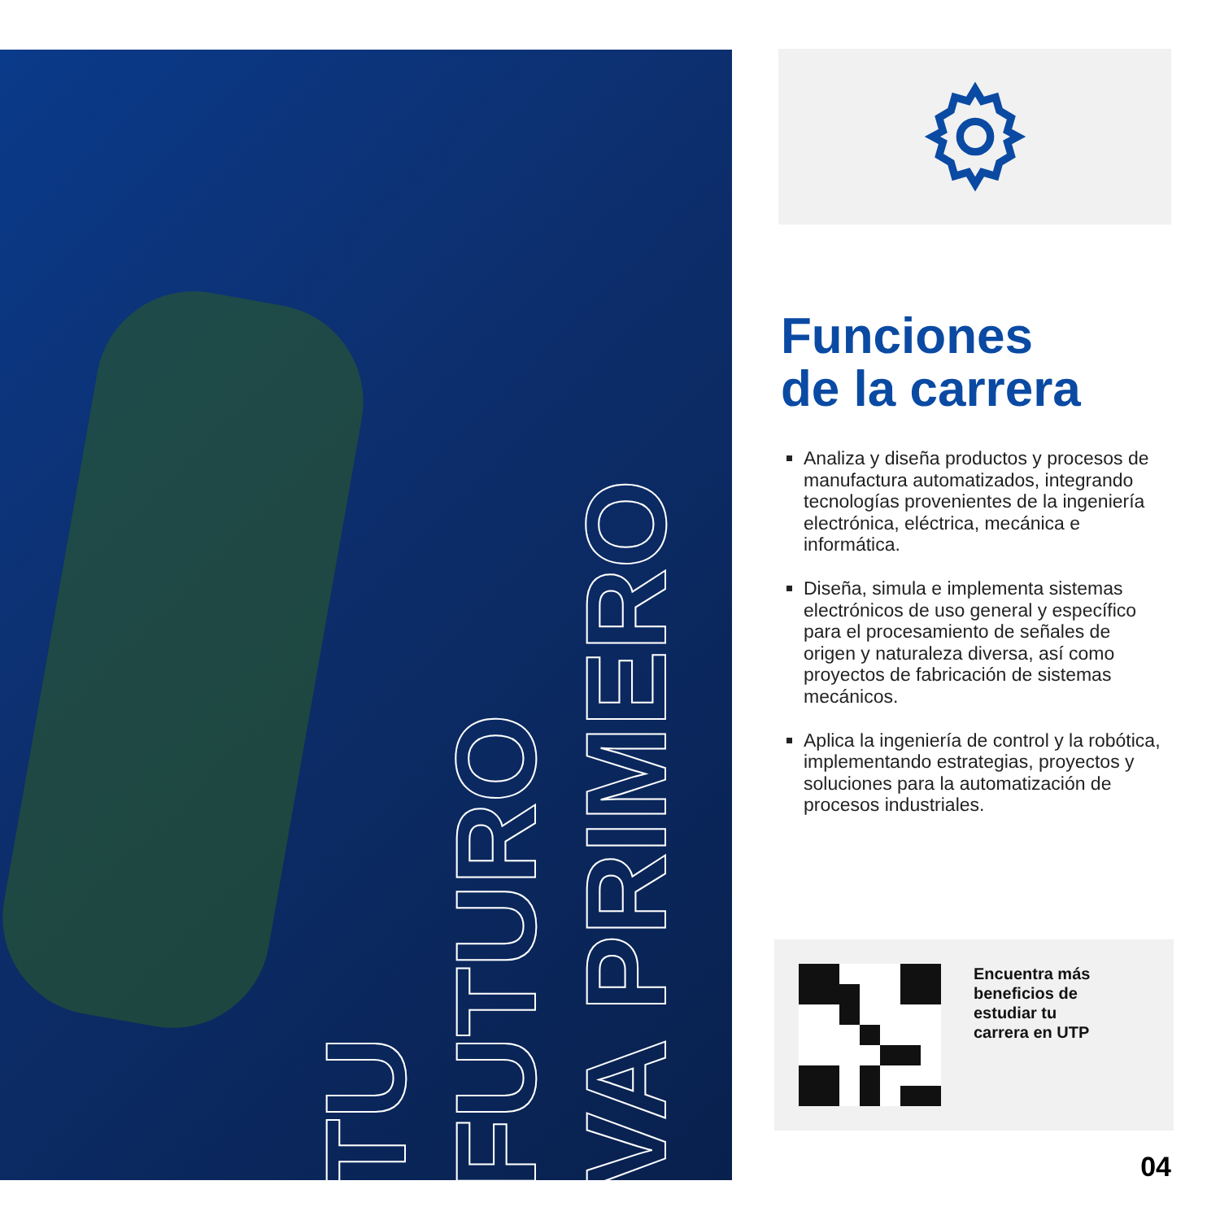TU
FUTURO
VA PRIMERO
Funciones
de la carrera
Analiza y diseña productos y procesos de manufactura automatizados, integrando tecnologías provenientes de la ingeniería electrónica, eléctrica, mecánica e informática.
Diseña, simula e implementa sistemas electrónicos de uso general y específico para el procesamiento de señales de origen y naturaleza diversa, así como proyectos de fabricación de sistemas mecánicos.
Aplica la ingeniería de control y la robótica, implementando estrategias, proyectos y soluciones para la automatización de procesos industriales.
Encuentra más
beneficios de
estudiar tu
carrera en UTP
04